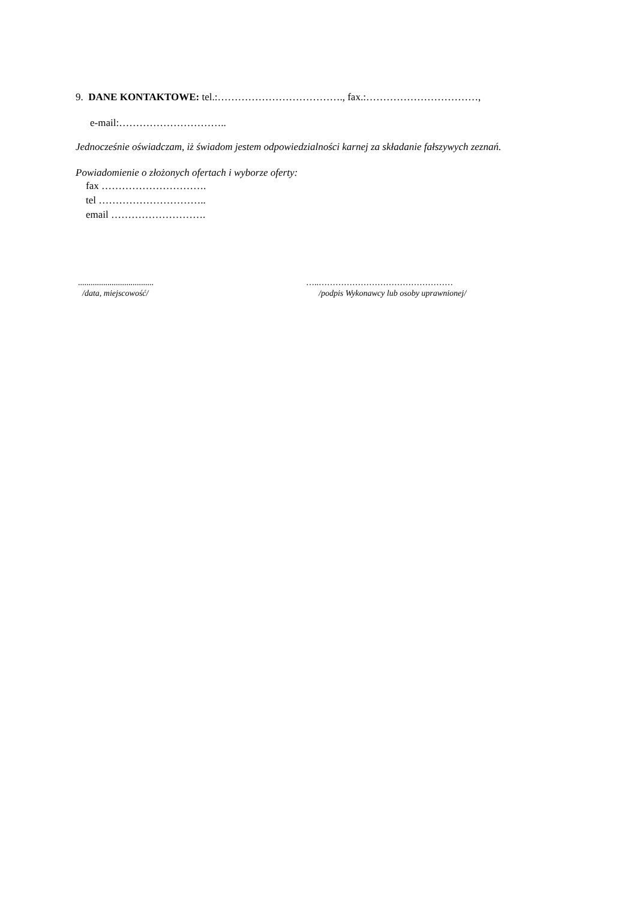9. DANE KONTAKTOWE: tel.:………………………………., fax.:……………………………,
e-mail:…………………………..
Jednocześnie oświadczam, iż świadom jestem odpowiedzialności karnej za składanie fałszywych zeznań.
Powiadomienie o złożonych ofertach i wyborze oferty:
fax ………………………….
tel …………………………..
email ……………………….
....................................
/data, miejscowość/
…..…………………………………………
/podpis Wykonawcy lub osoby uprawnionej/